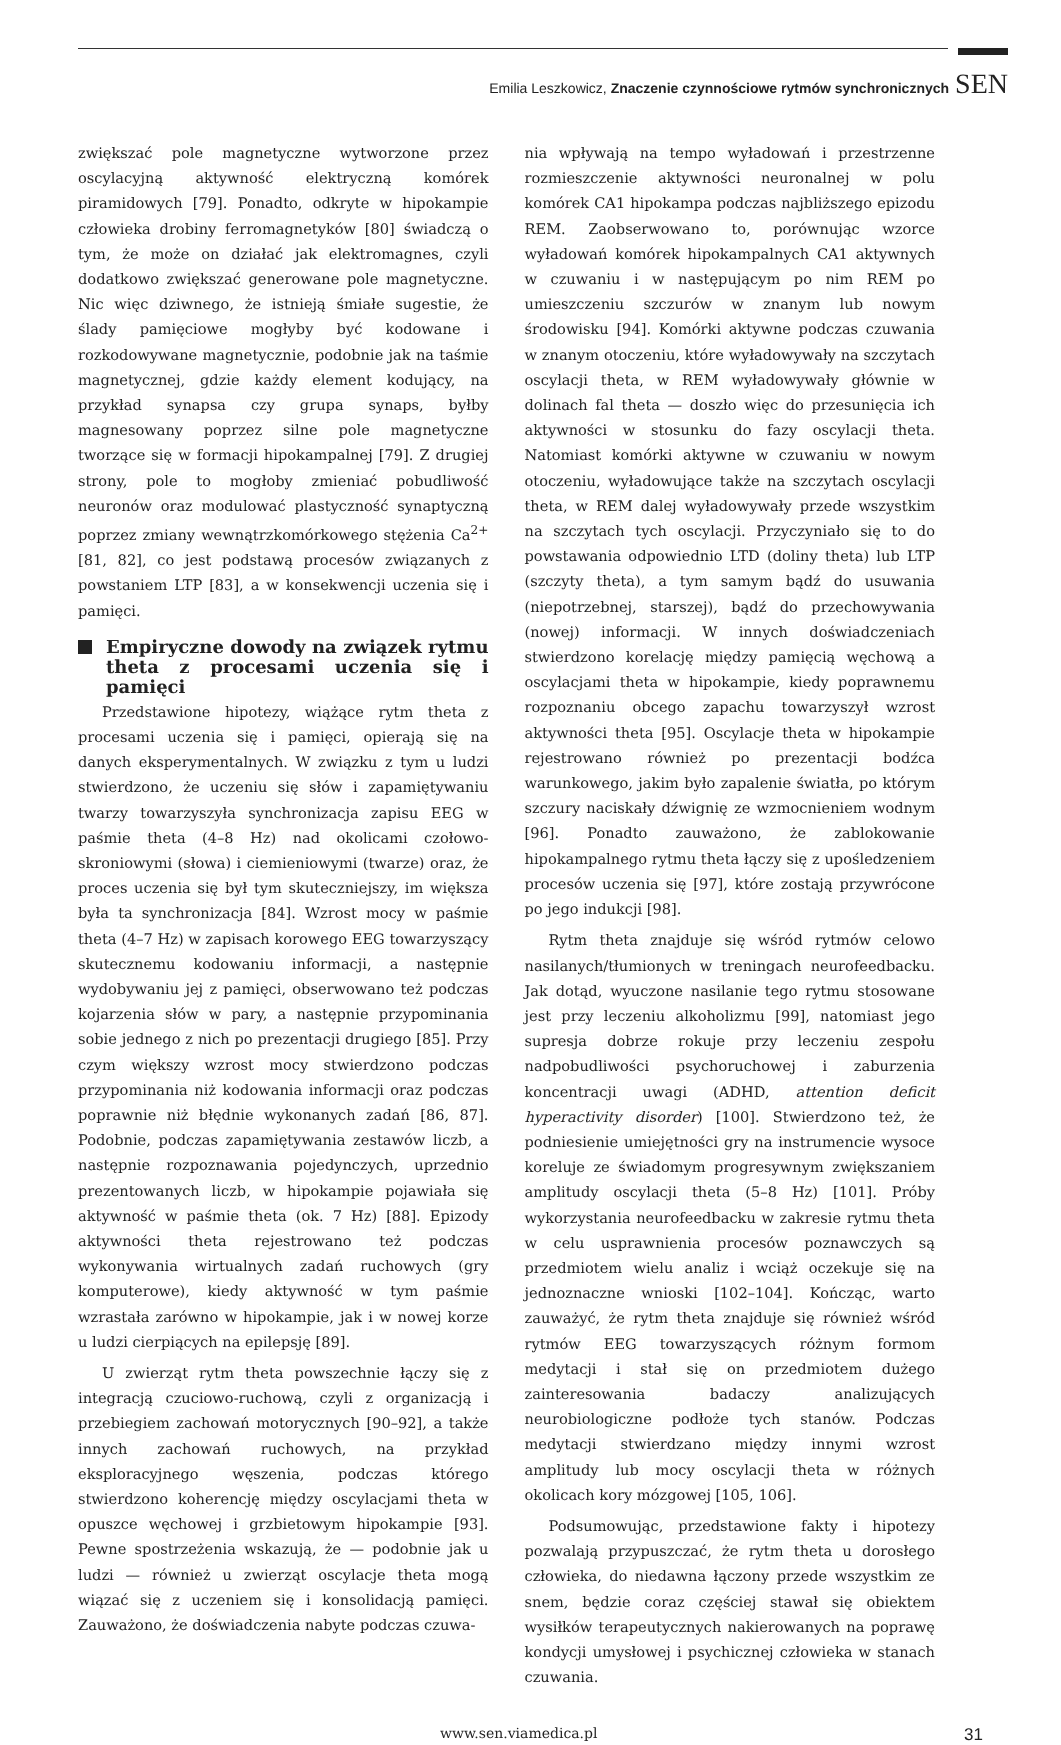Emilia Leszkowicz, Znaczenie czynnościowe rytmów synchronicznych SEN
zwiększać pole magnetyczne wytworzone przez oscylacyjną aktywność elektryczną komórek piramidowych [79]. Ponadto, odkryte w hipokampie człowieka drobiny ferromagnetyków [80] świadczą o tym, że może on działać jak elektromagnes, czyli dodatkowo zwiększać generowane pole magnetyczne. Nic więc dziwnego, że istnieją śmiałe sugestie, że ślady pamięciowe mogłyby być kodowane i rozkodowywane magnetycznie, podobnie jak na taśmie magnetycznej, gdzie każdy element kodujący, na przykład synapsa czy grupa synaps, byłby magnesowany poprzez silne pole magnetyczne tworzące się w formacji hipokampalnej [79]. Z drugiej strony, pole to mogłoby zmieniać pobudliwość neuronów oraz modulować plastyczność synaptyczną poprzez zmiany wewnątrzkomórkowego stężenia Ca<sup>2+</sup> [81, 82], co jest podstawą procesów związanych z powstaniem LTP [83], a w konsekwencji uczenia się i pamięci.
Empiryczne dowody na związek rytmu theta z procesami uczenia się i pamięci
Przedstawione hipotezy, wiążące rytm theta z procesami uczenia się i pamięci, opierają się na danych eksperymentalnych. W związku z tym u ludzi stwierdzono, że uczeniu się słów i zapamiętywaniu twarzy towarzyszyła synchronizacja zapisu EEG w paśmie theta (4–8 Hz) nad okolicami czołowo-skroniowymi (słowa) i ciemieniowymi (twarze) oraz, że proces uczenia się był tym skuteczniejszy, im większa była ta synchronizacja [84]. Wzrost mocy w paśmie theta (4–7 Hz) w zapisach korowego EEG towarzyszący skutecznemu kodowaniu informacji, a następnie wydobywaniu jej z pamięci, obserwowano też podczas kojarzenia słów w pary, a następnie przypominania sobie jednego z nich po prezentacji drugiego [85]. Przy czym większy wzrost mocy stwierdzono podczas przypominania niż kodowania informacji oraz podczas poprawnie niż błędnie wykonanych zadań [86, 87]. Podobnie, podczas zapamiętywania zestawów liczb, a następnie rozpoznawania pojedynczych, uprzednio prezentowanych liczb, w hipokampie pojawiała się aktywność w paśmie theta (ok. 7 Hz) [88]. Epizody aktywności theta rejestrowano też podczas wykonywania wirtualnych zadań ruchowych (gry komputerowe), kiedy aktywność w tym paśmie wzrastała zarówno w hipokampie, jak i w nowej korze u ludzi cierpiących na epilepsję [89].
U zwierząt rytm theta powszechnie łączy się z integracją czuciowo-ruchową, czyli z organizacją i przebiegiem zachowań motorycznych [90–92], a także innych zachowań ruchowych, na przykład eksploracyjnego węszenia, podczas którego stwierdzono koherencję między oscylacjami theta w opuszce węchowej i grzbietowym hipokampie [93]. Pewne spostrzeżenia wskazują, że — podobnie jak u ludzi — również u zwierząt oscylacje theta mogą wiązać się z uczeniem się i konsolidacją pamięci. Zauważono, że doświadczenia nabyte podczas czuwa-
nia wpływają na tempo wyładowań i przestrzenne rozmieszczenie aktywności neuronalnej w polu komórek CA1 hipokampa podczas najbliższego epizodu REM. Zaobserwowano to, porównując wzorce wyładowań komórek hipokampalnych CA1 aktywnych w czuwaniu i w następującym po nim REM po umieszczeniu szczurów w znanym lub nowym środowisku [94]. Komórki aktywne podczas czuwania w znanym otoczeniu, które wyładowywały na szczytach oscylacji theta, w REM wyładowywały głównie w dolinach fal theta — doszło więc do przesunięcia ich aktywności w stosunku do fazy oscylacji theta. Natomiast komórki aktywne w czuwaniu w nowym otoczeniu, wyładowujące także na szczytach oscylacji theta, w REM dalej wyładowywały przede wszystkim na szczytach tych oscylacji. Przyczyniało się to do powstawania odpowiednio LTD (doliny theta) lub LTP (szczyty theta), a tym samym bądź do usuwania (niepotrzebnej, starszej), bądź do przechowywania (nowej) informacji. W innych doświadczeniach stwierdzono korelację między pamięcią węchową a oscylacjami theta w hipokampie, kiedy poprawnemu rozpoznaniu obcego zapachu towarzyszył wzrost aktywności theta [95]. Oscylacje theta w hipokampie rejestrowano również po prezentacji bodźca warunkowego, jakim było zapalenie światła, po którym szczury naciskały dźwignię ze wzmocnieniem wodnym [96]. Ponadto zauważono, że zablokowanie hipokampalnego rytmu theta łączy się z upośledzeniem procesów uczenia się [97], które zostają przywrócone po jego indukcji [98].
Rytm theta znajduje się wśród rytmów celowo nasilanych/tłumionych w treningach neurofeedbacku. Jak dotąd, wyuczone nasilanie tego rytmu stosowane jest przy leczeniu alkoholizmu [99], natomiast jego supresja dobrze rokuje przy leczeniu zespołu nadpobudliwości psychoruchowej i zaburzenia koncentracji uwagi (ADHD, attention deficit hyperactivity disorder) [100]. Stwierdzono też, że podniesienie umiejętności gry na instrumencie wysoce koreluje ze świadomym progresywnym zwiększaniem amplitudy oscylacji theta (5–8 Hz) [101]. Próby wykorzystania neurofeedbacku w zakresie rytmu theta w celu usprawnienia procesów poznawczych są przedmiotem wielu analiz i wciąż oczekuje się na jednoznaczne wnioski [102–104]. Kończąc, warto zauważyć, że rytm theta znajduje się również wśród rytmów EEG towarzyszących różnym formom medytacji i stał się on przedmiotem dużego zainteresowania badaczy analizujących neurobiologiczne podłoże tych stanów. Podczas medytacji stwierdzano między innymi wzrost amplitudy lub mocy oscylacji theta w różnych okolicach kory mózgowej [105, 106].
Podsumowując, przedstawione fakty i hipotezy pozwalają przypuszczać, że rytm theta u dorosłego człowieka, do niedawna łączony przede wszystkim ze snem, będzie coraz częściej stawał się obiektem wysiłków terapeutycznych nakierowanych na poprawę kondycji umysłowej i psychicznej człowieka w stanach czuwania.
www.sen.viamedica.pl 31